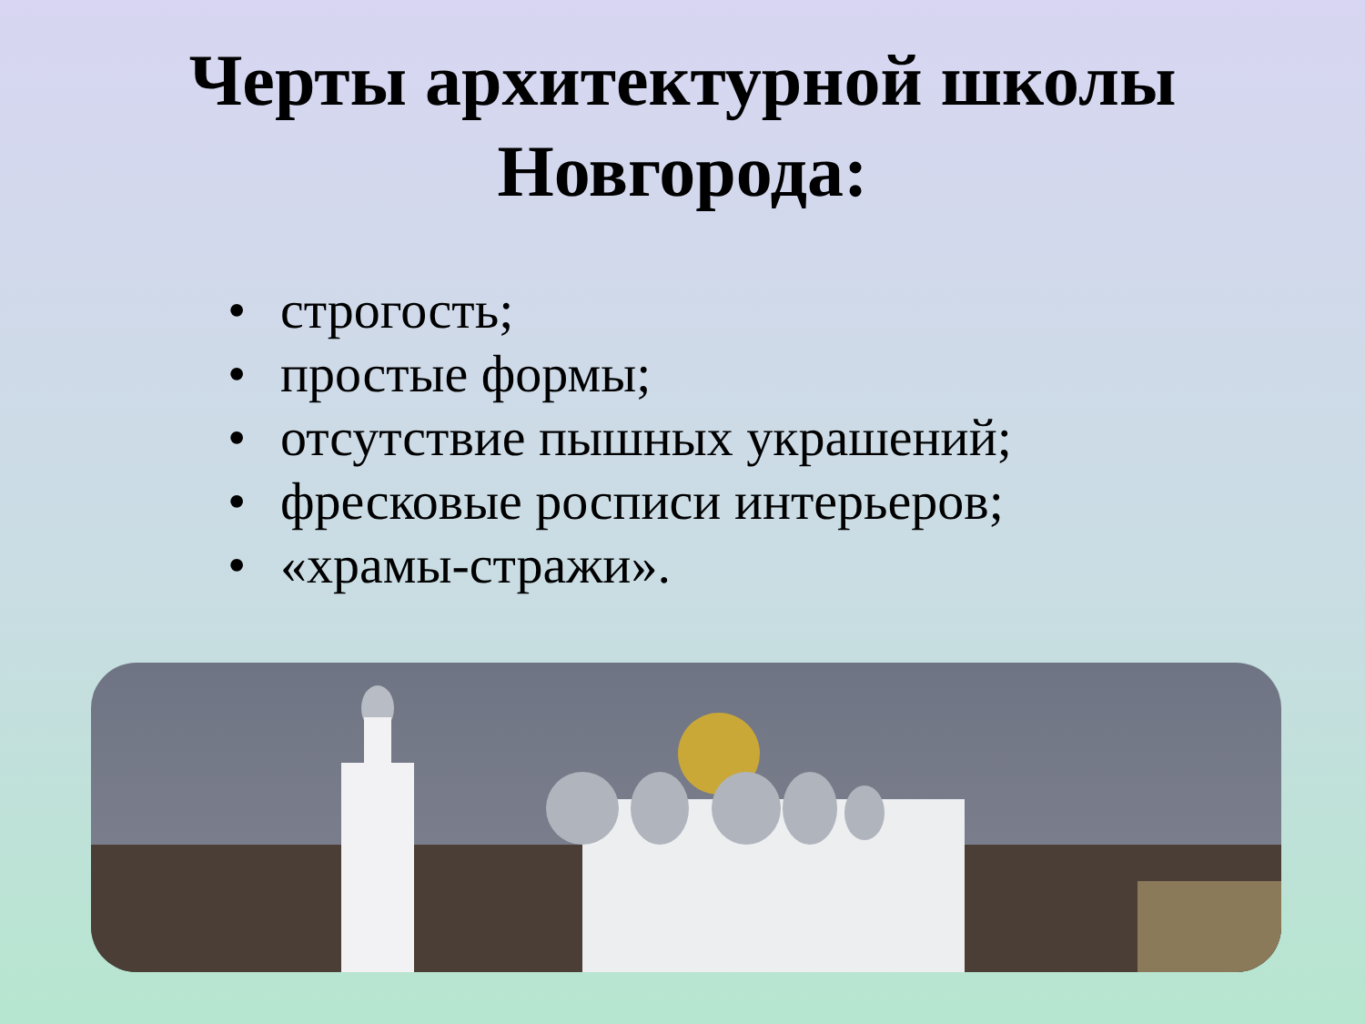Черты архитектурной школы
Новгорода:
• строгость;
• простые формы;
• отсутствие пышных украшений;
• фресковые росписи интерьеров;
• «храмы-стражи».